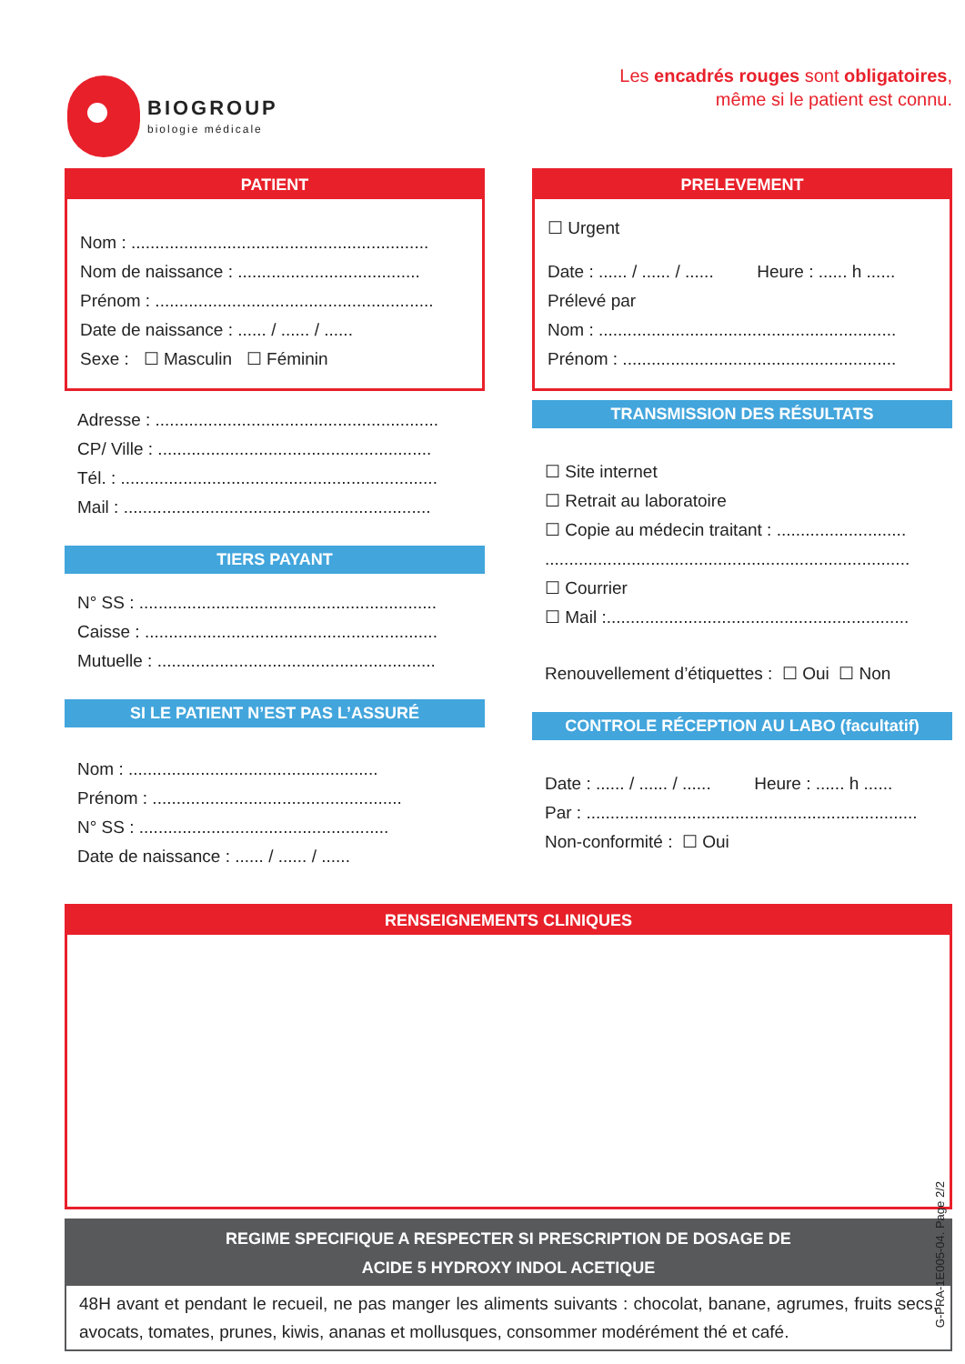BIOGROUP
biologie médicale
Les encadrés rouges sont obligatoires,
même si le patient est connu.
PATIENT
Nom : ..............................................................
Nom de naissance : ......................................
Prénom : ..........................................................
Date de naissance : ...... / ...... / ......
Sexe : ☐ Masculin ☐ Féminin
Adresse : ...........................................................
CP/ Ville : .........................................................
Tél. : ..................................................................
Mail : ................................................................
TIERS PAYANT
N° SS : ..............................................................
Caisse : .............................................................
Mutuelle : ..........................................................
SI LE PATIENT N’EST PAS L’ASSURÉ
Nom : ....................................................
Prénom : ....................................................
N° SS : ....................................................
Date de naissance : ...... / ...... / ......
PRELEVEMENT
☐ Urgent
Date : ...... / ...... / ...... Heure : ...... h ......
Prélevé par
Nom : ..............................................................
Prénom : .........................................................
TRANSMISSION DES RÉSULTATS
☐ Site internet
☐ Retrait au laboratoire
☐ Copie au médecin traitant : ...........................
............................................................................
☐ Courrier
☐ Mail :...............................................................
Renouvellement d’étiquettes : ☐ Oui ☐ Non
CONTROLE RÉCEPTION AU LABO (facultatif)
Date : ...... / ...... / ...... Heure : ...... h ......
Par : .....................................................................
Non-conformité : ☐ Oui
RENSEIGNEMENTS CLINIQUES
REGIME SPECIFIQUE A RESPECTER SI PRESCRIPTION DE DOSAGE DE
ACIDE 5 HYDROXY INDOL ACETIQUE
48H avant et pendant le recueil, ne pas manger les aliments suivants : chocolat, banane, agrumes, fruits secs, avocats, tomates, prunes, kiwis, ananas et mollusques, consommer modérément thé et café.
G-PRA-1E005-04. Page 2/2